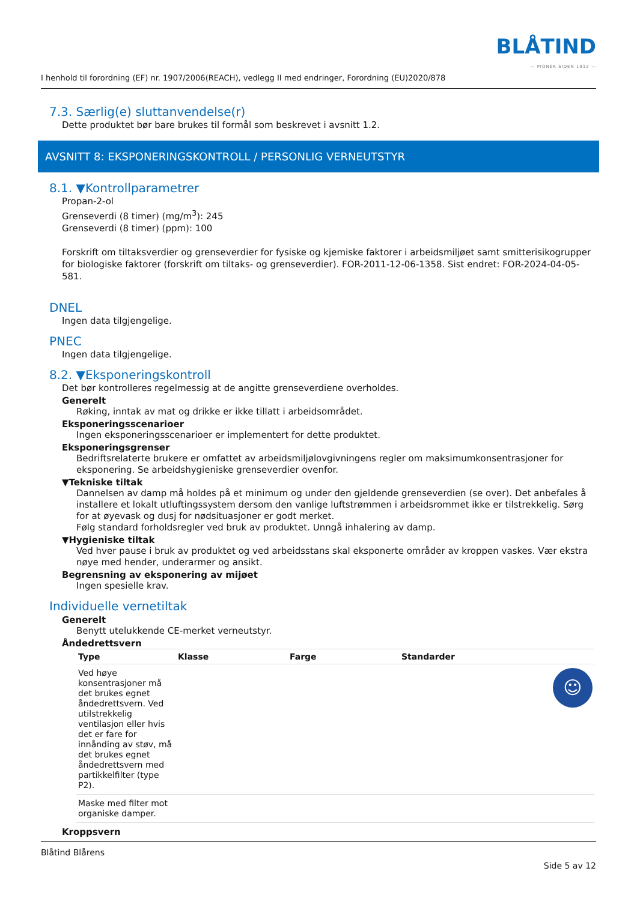BLÅTIND
— PIONÉR SIDEN 1932 —
I henhold til forordning (EF) nr. 1907/2006(REACH), vedlegg II med endringer, Forordning (EU)2020/878
7.3. Særlig(e) sluttanvendelse(r)
Dette produktet bør bare brukes til formål som beskrevet i avsnitt 1.2.
AVSNITT 8: EKSPONERINGSKONTROLL / PERSONLIG VERNEUTSTYR
8.1. ▼Kontrollparametrer
Propan-2-ol
Grenseverdi (8 timer) (mg/m<sup>3</sup>): 245
Grenseverdi (8 timer) (ppm): 100
Forskrift om tiltaksverdier og grenseverdier for fysiske og kjemiske faktorer i arbeidsmiljøet samt smitterisikogrupper for biologiske faktorer (forskrift om tiltaks- og grenseverdier). FOR-2011-12-06-1358. Sist endret: FOR-2024-04-05-581.
DNEL
Ingen data tilgjengelige.
PNEC
Ingen data tilgjengelige.
8.2. ▼Eksponeringskontroll
Det bør kontrolleres regelmessig at de angitte grenseverdiene overholdes.
Generelt
Røking, inntak av mat og drikke er ikke tillatt i arbeidsområdet.
Eksponeringsscenarioer
Ingen eksponeringsscenarioer er implementert for dette produktet.
Eksponeringsgrenser
Bedriftsrelaterte brukere er omfattet av arbeidsmiljølovgivningens regler om maksimumkonsentrasjoner for eksponering. Se arbeidshygieniske grenseverdier ovenfor.
▼Tekniske tiltak
Dannelsen av damp må holdes på et minimum og under den gjeldende grenseverdien (se over). Det anbefales å installere et lokalt utluftingssystem dersom den vanlige luftstrømmen i arbeidsrommet ikke er tilstrekkelig. Sørg for at øyevask og dusj for nødsituasjoner er godt merket.
Følg standard forholdsregler ved bruk av produktet. Unngå inhalering av damp.
▼Hygieniske tiltak
Ved hver pause i bruk av produktet og ved arbeidsstans skal eksponerte områder av kroppen vaskes. Vær ekstra nøye med hender, underarmer og ansikt.
Begrensning av eksponering av mijøet
Ingen spesielle krav.
Individuelle vernetiltak
Generelt
Benytt utelukkende CE-merket verneutstyr.
Åndedrettsvern
| Type | Klasse | Farge | Standarder | |
| --- | --- | --- | --- | --- |
| Ved høye konsentrasjoner må det brukes egnet åndedrettsvern. Ved utilstrekkelig ventilasjon eller hvis det er fare for innånding av støv, må det brukes egnet åndedrettsvern med partikkelfilter (type P2). | | | | ☺ |
| Maske med filter mot organiske damper. | | | | |
Kroppsvern
Blåtind Blårens
Side 5 av 12